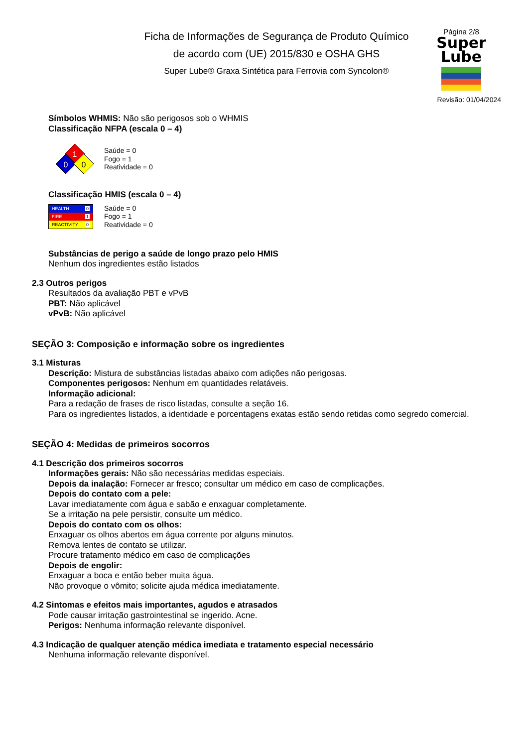Ficha de Informações de Segurança de Produto Químico
de acordo com (UE) 2015/830 e OSHA GHS
Super Lube® Graxa Sintética para Ferrovia com Syncolon®
Página 2/8
Super
Lube
Revisão: 01/04/2024
Símbolos WHMIS: Não são perigosos sob o WHMIS
Classificação NFPA (escala 0 – 4)
1
0
0
Saúde = 0
Fogo = 1
Reatividade = 0
Classificação HMIS (escala 0 – 4)
HEALTH 0
FIRE 1
REACTIVITY 0
Saúde = 0
Fogo = 1
Reatividade = 0
Substâncias de perigo a saúde de longo prazo pelo HMIS
Nenhum dos ingredientes estão listados
2.3 Outros perigos
Resultados da avaliação PBT e vPvB
PBT: Não aplicável
vPvB: Não aplicável
SEÇÃO 3: Composição e informação sobre os ingredientes
3.1 Misturas
Descrição: Mistura de substâncias listadas abaixo com adições não perigosas.
Componentes perigosos: Nenhum em quantidades relatáveis.
Informação adicional:
Para a redação de frases de risco listadas, consulte a seção 16.
Para os ingredientes listados, a identidade e porcentagens exatas estão sendo retidas como segredo comercial.
SEÇÃO 4: Medidas de primeiros socorros
4.1 Descrição dos primeiros socorros
Informações gerais: Não são necessárias medidas especiais.
Depois da inalação: Fornecer ar fresco; consultar um médico em caso de complicações.
Depois do contato com a pele:
Lavar imediatamente com água e sabão e enxaguar completamente.
Se a irritação na pele persistir, consulte um médico.
Depois do contato com os olhos:
Enxaguar os olhos abertos em água corrente por alguns minutos.
Remova lentes de contato se utilizar.
Procure tratamento médico em caso de complicações
Depois de engolir:
Enxaguar a boca e então beber muita água.
Não provoque o vômito; solicite ajuda médica imediatamente.
4.2 Sintomas e efeitos mais importantes, agudos e atrasados
Pode causar irritação gastrointestinal se ingerido. Acne.
Perigos: Nenhuma informação relevante disponível.
4.3 Indicação de qualquer atenção médica imediata e tratamento especial necessário
Nenhuma informação relevante disponível.